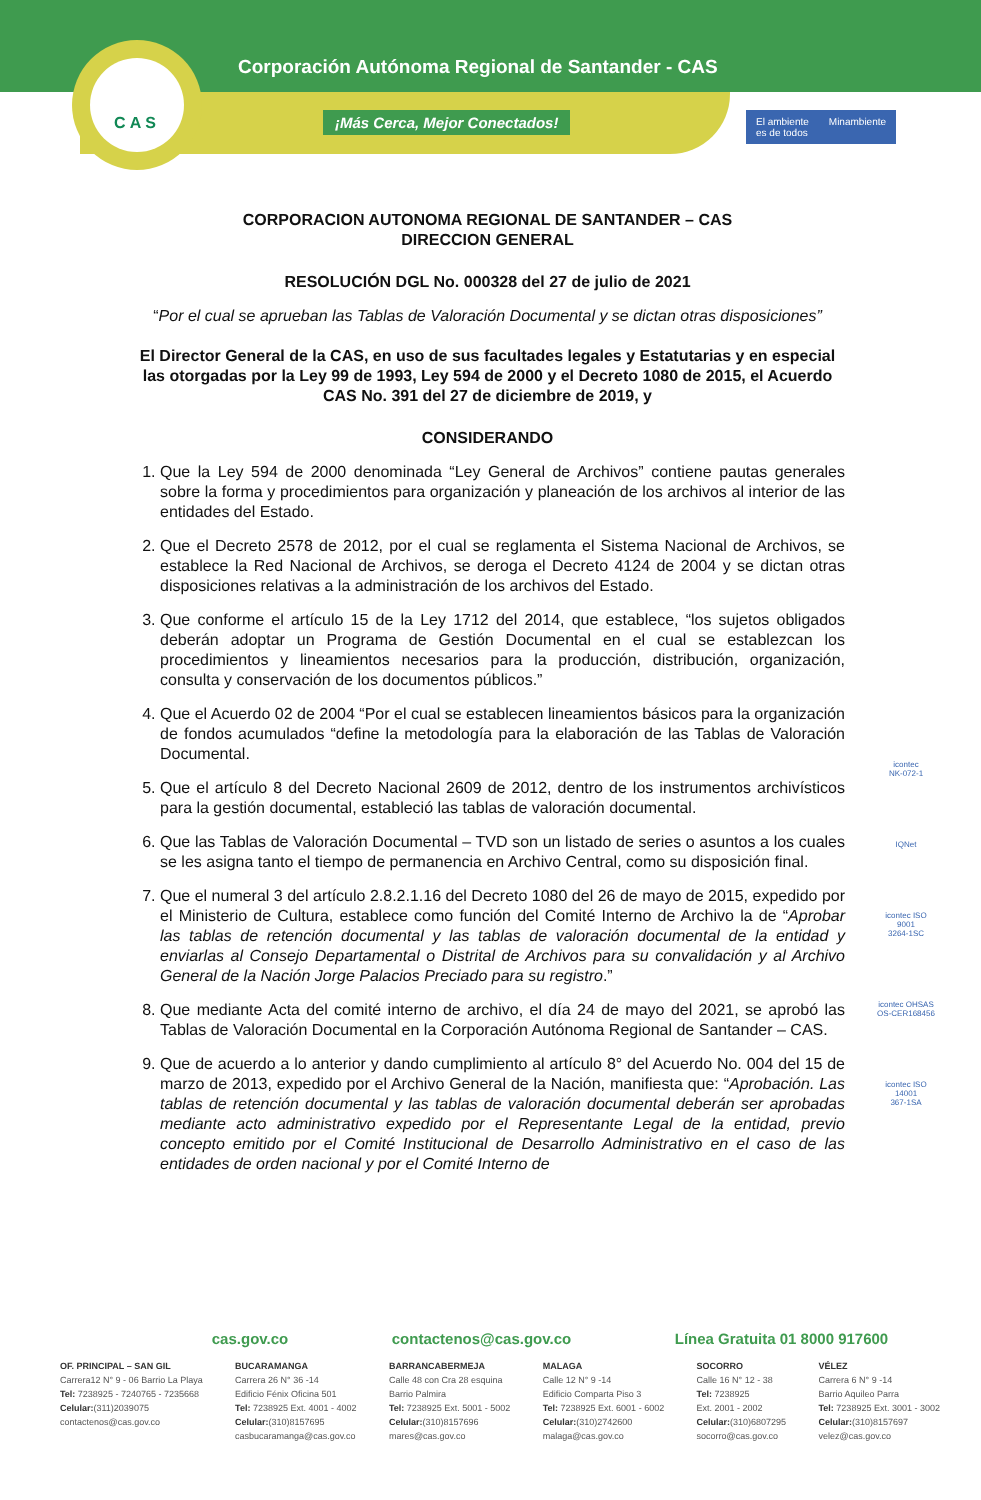CAS
Corporación Autónoma Regional de Santander - CAS
¡Más Cerca, Mejor Conectados!
El ambiente
es de todos Minambiente
CORPORACION AUTONOMA REGIONAL DE SANTANDER – CAS
DIRECCION GENERAL
RESOLUCIÓN DGL No. 000328 del 27 de julio de 2021
“Por el cual se aprueban las Tablas de Valoración Documental y se dictan otras disposiciones”
El Director General de la CAS, en uso de sus facultades legales y Estatutarias y en especial las otorgadas por la Ley 99 de 1993, Ley 594 de 2000 y el Decreto 1080 de 2015, el Acuerdo CAS No. 391 del 27 de diciembre de 2019, y
CONSIDERANDO
1. Que la Ley 594 de 2000 denominada “Ley General de Archivos” contiene pautas generales sobre la forma y procedimientos para organización y planeación de los archivos al interior de las entidades del Estado.
2. Que el Decreto 2578 de 2012, por el cual se reglamenta el Sistema Nacional de Archivos, se establece la Red Nacional de Archivos, se deroga el Decreto 4124 de 2004 y se dictan otras disposiciones relativas a la administración de los archivos del Estado.
3. Que conforme el artículo 15 de la Ley 1712 del 2014, que establece, “los sujetos obligados deberán adoptar un Programa de Gestión Documental en el cual se establezcan los procedimientos y lineamientos necesarios para la producción, distribución, organización, consulta y conservación de los documentos públicos.”
4. Que el Acuerdo 02 de 2004 “Por el cual se establecen lineamientos básicos para la organización de fondos acumulados “define la metodología para la elaboración de las Tablas de Valoración Documental.
5. Que el artículo 8 del Decreto Nacional 2609 de 2012, dentro de los instrumentos archivísticos para la gestión documental, estableció las tablas de valoración documental.
6. Que las Tablas de Valoración Documental – TVD son un listado de series o asuntos a los cuales se les asigna tanto el tiempo de permanencia en Archivo Central, como su disposición final.
7. Que el numeral 3 del artículo 2.8.2.1.16 del Decreto 1080 del 26 de mayo de 2015, expedido por el Ministerio de Cultura, establece como función del Comité Interno de Archivo la de “Aprobar las tablas de retención documental y las tablas de valoración documental de la entidad y enviarlas al Consejo Departamental o Distrital de Archivos para su convalidación y al Archivo General de la Nación Jorge Palacios Preciado para su registro.”
8. Que mediante Acta del comité interno de archivo, el día 24 de mayo del 2021, se aprobó las Tablas de Valoración Documental en la Corporación Autónoma Regional de Santander – CAS.
9. Que de acuerdo a lo anterior y dando cumplimiento al artículo 8° del Acuerdo No. 004 del 15 de marzo de 2013, expedido por el Archivo General de la Nación, manifiesta que: “Aprobación. Las tablas de retención documental y las tablas de valoración documental deberán ser aprobadas mediante acto administrativo expedido por el Representante Legal de la entidad, previo concepto emitido por el Comité Institucional de Desarrollo Administrativo en el caso de las entidades de orden nacional y por el Comité Interno de
icontec
NK-072-1
IQNet
icontec ISO 9001
3264-1SC
icontec OHSAS
OS-CER168456
icontec ISO 14001
367-1SA
cas.gov.co contactenos@cas.gov.co Línea Gratuita 01 8000 917600
OF. PRINCIPAL – SAN GIL
Carrera12 N° 9 - 06 Barrio La Playa
Tel: 7238925 - 7240765 - 7235668
Celular:(311)2039075
contactenos@cas.gov.co
BUCARAMANGA
Carrera 26 N° 36 -14
Edificio Fénix Oficina 501
Tel: 7238925 Ext. 4001 - 4002
Celular:(310)8157695
casbucaramanga@cas.gov.co
BARRANCABERMEJA
Calle 48 con Cra 28 esquina
Barrio Palmira
Tel: 7238925 Ext. 5001 - 5002
Celular:(310)8157696
mares@cas.gov.co
MALAGA
Calle 12 N° 9 -14
Edificio Comparta Piso 3
Tel: 7238925 Ext. 6001 - 6002
Celular:(310)2742600
malaga@cas.gov.co
SOCORRO
Calle 16 N° 12 - 38
Tel: 7238925
Ext. 2001 - 2002
Celular:(310)6807295
socorro@cas.gov.co
VÉLEZ
Carrera 6 N° 9 -14
Barrio Aquileo Parra
Tel: 7238925 Ext. 3001 - 3002
Celular:(310)8157697
velez@cas.gov.co